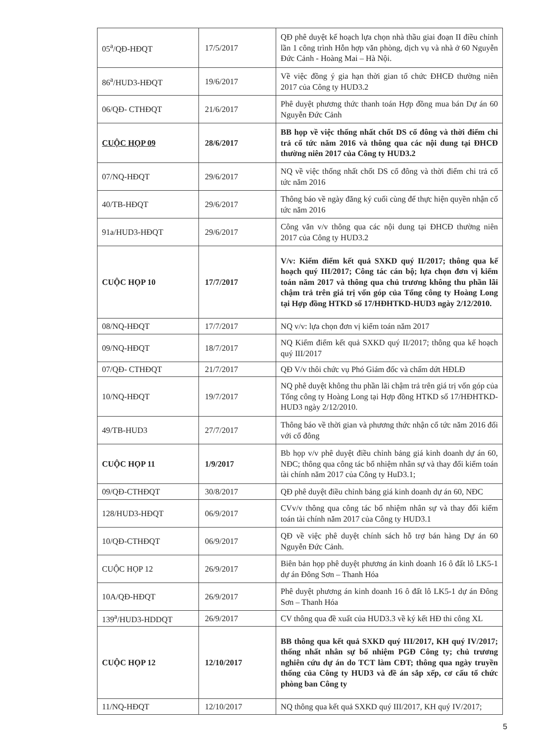| 05<sup>a</sup>/QĐ-HĐQT | 17/5/2017 | QĐ phê duyệt kế hoạch lựa chọn nhà thầu giai đoạn II điều chỉnh lần 1 công trình Hỗn hợp văn phòng, dịch vụ và nhà ở 60 Nguyễn Đức Cảnh - Hoàng Mai – Hà Nội. |
| 86<sup>a</sup>/HUD3-HĐQT | 19/6/2017 | Về việc đồng ý gia hạn thời gian tổ chức ĐHCĐ thường niên 2017 của Công ty HUD3.2 |
| 06/QĐ- CTHĐQT | 21/6/2017 | Phê duyệt phương thức thanh toán Hợp đồng mua bán Dự án 60 Nguyễn Đức Cảnh |
| CUỘC HỌP 09 | 28/6/2017 | BB họp về việc thống nhất chốt DS cổ đông và thời điểm chi trả cổ tức năm 2016 và thông qua các nội dung tại ĐHCĐ thường niên 2017 của Công ty HUD3.2 |
| 07/NQ-HĐQT | 29/6/2017 | NQ về việc thống nhất chốt DS cổ đông và thời điểm chi trả cổ tức năm 2016 |
| 40/TB-HĐQT | 29/6/2017 | Thông báo về ngày đăng ký cuối cùng để thực hiện quyền nhận cổ tức năm 2016 |
| 91a/HUD3-HĐQT | 29/6/2017 | Công văn v/v thông qua các nội dung tại ĐHCĐ thường niên 2017 của Công ty HUD3.2 |
| CUỘC HỌP 10 | 17/7/2017 | V/v: Kiểm điểm kết quả SXKD quý II/2017; thông qua kế hoạch quý III/2017; Công tác cán bộ; lựa chọn đơn vị kiểm toán năm 2017 và thông qua chủ trương không thu phần lãi chậm trả trên giá trị vốn góp của Tổng công ty Hoàng Long tại Hợp đồng HTKD số 17/HĐHTKD-HUD3 ngày 2/12/2010. |
| 08/NQ-HĐQT | 17/7/2017 | NQ v/v: lựa chọn đơn vị kiểm toán năm 2017 |
| 09/NQ-HĐQT | 18/7/2017 | NQ Kiểm điểm kết quả SXKD quý II/2017; thông qua kế hoạch quý III/2017 |
| 07/QĐ- CTHĐQT | 21/7/2017 | QĐ V/v thôi chức vụ Phó Giám đốc và chấm dứt HĐLĐ |
| 10/NQ-HĐQT | 19/7/2017 | NQ phê duyệt không thu phần lãi chậm trả trên giá trị vốn góp của Tổng công ty Hoàng Long tại Hợp đồng HTKD số 17/HĐHTKD-HUD3 ngày 2/12/2010. |
| 49/TB-HUD3 | 27/7/2017 | Thông báo về thời gian và phương thức nhận cổ tức năm 2016 đối với cổ đông |
| CUỘC HỌP 11 | 1/9/2017 | Bb họp v/v phê duyệt điều chỉnh bảng giá kinh doanh dự án 60, NĐC; thông qua công tác bổ nhiệm nhân sự và thay đổi kiểm toán tài chính năm 2017 của Công ty HuD3.1; |
| 09/QĐ-CTHĐQT | 30/8/2017 | QĐ phê duyệt điều chỉnh bảng giá kinh doanh dự án 60, NĐC |
| 128/HUD3-HĐQT | 06/9/2017 | CVv/v thông qua công tác bổ nhiệm nhân sự và thay đổi kiểm toán tài chính năm 2017 của Công ty HUD3.1 |
| 10/QĐ-CTHĐQT | 06/9/2017 | QĐ về việc phê duyệt chính sách hỗ trợ bán hàng Dự án 60 Nguyễn Đức Cảnh. |
| CUỘC HỌP 12 | 26/9/2017 | Biên bản họp phê duyệt phương án kinh doanh 16 ô đất lô LK5-1 dự án Đông Sơn – Thanh Hóa |
| 10A/QĐ-HĐQT | 26/9/2017 | Phê duyệt phương án kinh doanh 16 ô đất lô LK5-1 dự án Đông Sơn – Thanh Hóa |
| 139<sup>a</sup>/HUD3-HDDQT | 26/9/2017 | CV thông qua đề xuất của HUD3.3 về ký kết HĐ thi công XL |
| CUỘC HỌP 12 | 12/10/2017 | BB thông qua kết quả SXKD quý III/2017, KH quý IV/2017; thống nhất nhân sự bổ nhiệm PGĐ Công ty; chủ trương nghiên cứu dự án do TCT làm CĐT; thông qua ngày truyền thống của Công ty HUD3 và đề án sắp xếp, cơ cấu tổ chức phòng ban Công ty |
| 11/NQ-HĐQT | 12/10/2017 | NQ thông qua kết quả SXKD quý III/2017, KH quý IV/2017; |
5